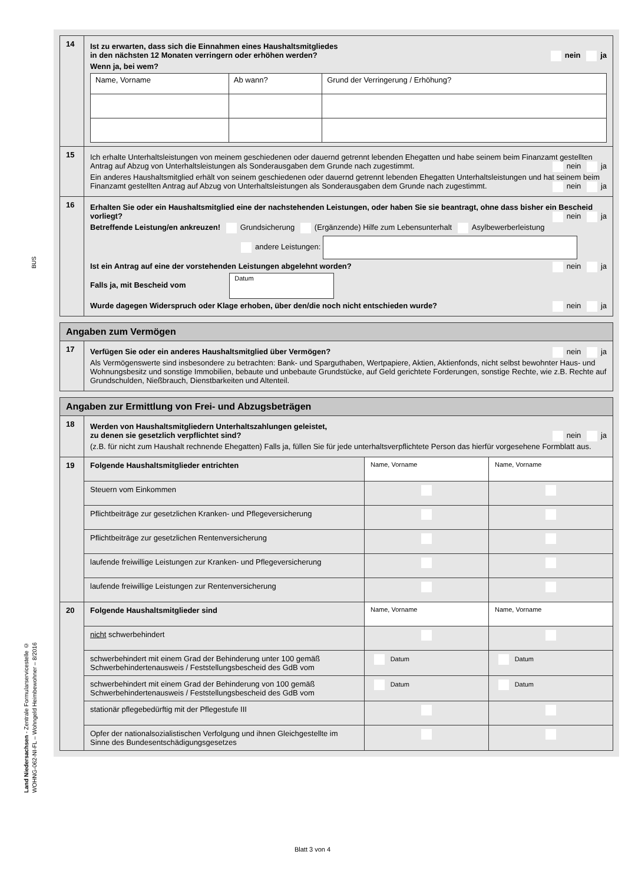BUS
Land Niedersachsen - Zentrale Formularservicestelle ©
WOHNG-062-NI-FL – Wohngeld Heimbewohner – 8/2016
| 14 | Ist zu erwarten, dass sich die Einnahmen eines Haushaltsmitgliedes in den nächsten 12 Monaten verringern oder erhöhen werden? nein ja Wenn ja, bei wem? / Name, Vorname / Ab wann? / Grund der Verringerung / Erhöhung? / |
| 15 | Ich erhalte Unterhaltsleistungen von meinem geschiedenen oder dauernd getrennt lebenden Ehegatten und habe seinem beim Finanzamt gestellten Antrag auf Abzug von Unterhaltsleistungen als Sonderausgaben dem Grunde nach zugestimmt. nein ja Ein anderes Haushaltsmitglied erhält von seinem geschiedenen oder dauernd getrennt lebenden Ehegatten Unterhaltsleistungen und hat seinem beim Finanzamt gestellten Antrag auf Abzug von Unterhaltsleistungen als Sonderausgaben dem Grunde nach zugestimmt. nein ja |
| 16 | Erhalten Sie oder ein Haushaltsmitglied eine der nachstehenden Leistungen, oder haben Sie sie beantragt, ohne dass bisher ein Bescheid vorliegt? nein ja Betreffende Leistung/en ankreuzen! Grundsicherung (Ergänzende) Hilfe zum Lebensunterhalt Asylbewerberleistung andere Leistungen: Ist ein Antrag auf eine der vorstehenden Leistungen abgelehnt worden? nein ja Falls ja, mit Bescheid vom Datum Wurde dagegen Widerspruch oder Klage erhoben, über den/die noch nicht entschieden wurde? nein ja |
| Angaben zum Vermögen | |
| 17 | Verfügen Sie oder ein anderes Haushaltsmitglied über Vermögen? nein ja Als Vermögenswerte sind insbesondere zu betrachten: Bank- und Sparguthaben, Wertpapiere, Aktien, Aktienfonds, nicht selbst bewohnter Haus- und Wohnungsbesitz und sonstige Immobilien, bebaute und unbebaute Grundstücke, auf Geld gerichtete Forderungen, sonstige Rechte, wie z.B. Rechte auf Grundschulden, Nießbrauch, Dienstbarkeiten und Altenteil. |
| Angaben zur Ermittlung von Frei- und Abzugsbeträgen | | | |
| 18 | Werden von Haushaltsmitgliedern Unterhaltszahlungen geleistet, zu denen sie gesetzlich verpflichtet sind? nein ja (z.B. für nicht zum Haushalt rechnende Ehegatten) Falls ja, füllen Sie für jede unterhaltsverpflichtete Person das hierfür vorgesehene Formblatt aus. | | |
| 19 | Folgende Haushaltsmitglieder entrichten | Name, Vorname | Name, Vorname |
| | Steuern vom Einkommen | | |
| | Pflichtbeiträge zur gesetzlichen Kranken- und Pflegeversicherung | | |
| | Pflichtbeiträge zur gesetzlichen Rentenversicherung | | |
| | laufende freiwillige Leistungen zur Kranken- und Pflegeversicherung | | |
| | laufende freiwillige Leistungen zur Rentenversicherung | | |
| 20 | Folgende Haushaltsmitglieder sind | Name, Vorname | Name, Vorname |
| | nicht schwerbehindert | | |
| | schwerbehindert mit einem Grad der Behinderung unter 100 gemäß Schwerbehindertenausweis / Feststellungsbescheid des GdB vom | Datum | Datum |
| | schwerbehindert mit einem Grad der Behinderung von 100 gemäß Schwerbehindertenausweis / Feststellungsbescheid des GdB vom | Datum | Datum |
| | stationär pflegebedürftig mit der Pflegestufe III | | |
| | Opfer der nationalsozialistischen Verfolgung und ihnen Gleichgestellte im Sinne des Bundesentschädigungsgesetzes | | |
Blatt 3 von 4